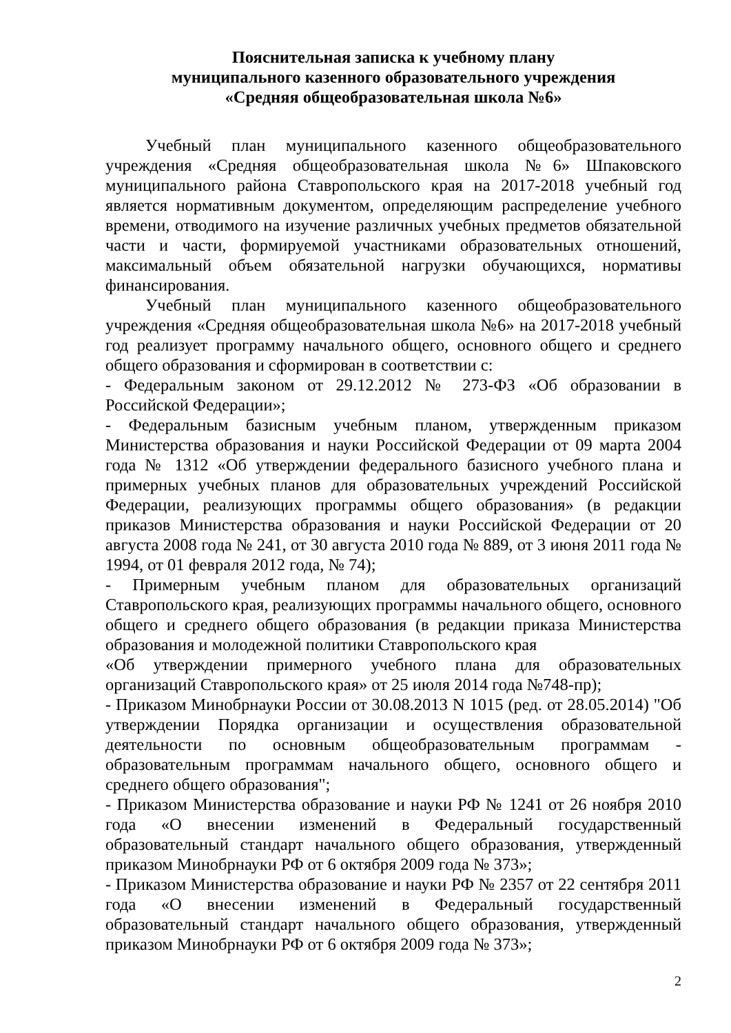Пояснительная записка к учебному плану
муниципального казенного образовательного учреждения
«Средняя общеобразовательная школа №6»
Учебный план муниципального казенного общеобразовательного учреждения «Средняя общеобразовательная школа №6» Шпаковского муниципального района Ставропольского края на 2017-2018 учебный год является нормативным документом, определяющим распределение учебного времени, отводимого на изучение различных учебных предметов обязательной части и части, формируемой участниками образовательных отношений, максимальный объем обязательной нагрузки обучающихся, нормативы финансирования.
Учебный план муниципального казенного общеобразовательного учреждения «Средняя общеобразовательная школа №6» на 2017-2018 учебный год реализует программу начального общего, основного общего и среднего общего образования и сформирован в соответствии с:
- Федеральным законом от 29.12.2012 № 273-ФЗ «Об образовании в Российской Федерации»;
- Федеральным базисным учебным планом, утвержденным приказом Министерства образования и науки Российской Федерации от 09 марта 2004 года № 1312 «Об утверждении федерального базисного учебного плана и примерных учебных планов для образовательных учреждений Российской Федерации, реализующих программы общего образования» (в редакции приказов Министерства образования и науки Российской Федерации от 20 августа 2008 года № 241, от 30 августа 2010 года № 889, от 3 июня 2011 года № 1994, от 01 февраля 2012 года, № 74);
- Примерным учебным планом для образовательных организаций Ставропольского края, реализующих программы начального общего, основного общего и среднего общего образования (в редакции приказа Министерства образования и молодежной политики Ставропольского края
«Об утверждении примерного учебного плана для образовательных организаций Ставропольского края» от 25 июля 2014 года №748-пр);
- Приказом Минобрнауки России от 30.08.2013 N 1015 (ред. от 28.05.2014) "Об утверждении Порядка организации и осуществления образовательной деятельности по основным общеобразовательным программам - образовательным программам начального общего, основного общего и среднего общего образования";
- Приказом Министерства образование и науки РФ № 1241 от 26 ноября 2010 года «О внесении изменений в Федеральный государственный образовательный стандарт начального общего образования, утвержденный приказом Минобрнауки РФ от 6 октября 2009 года № 373»;
- Приказом Министерства образование и науки РФ № 2357 от 22 сентября 2011 года «О внесении изменений в Федеральный государственный образовательный стандарт начального общего образования, утвержденный приказом Минобрнауки РФ от 6 октября 2009 года № 373»;
2